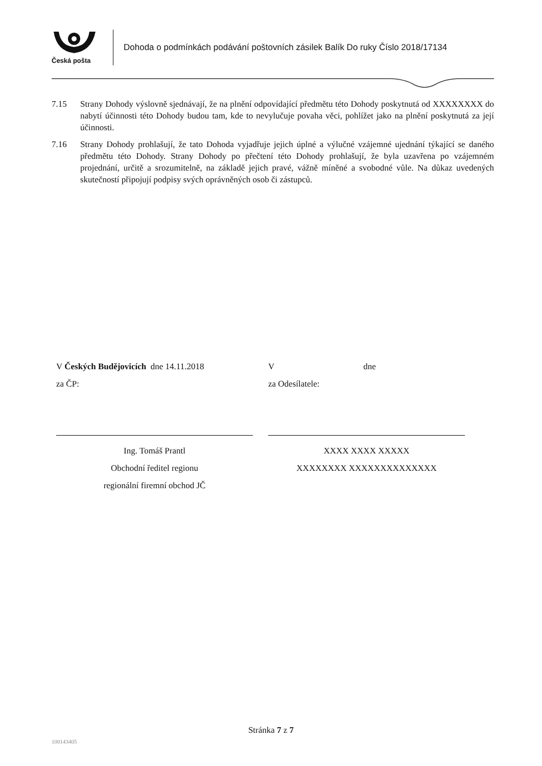Česká pošta
Dohoda o podmínkách podávání poštovních zásilek Balík Do ruky Číslo 2018/17134
7.15 Strany Dohody výslovně sjednávají, že na plnění odpovídající předmětu této Dohody poskytnutá od XXXXXXXX do nabytí účinnosti této Dohody budou tam, kde to nevylučuje povaha věci, pohlížet jako na plnění poskytnutá za její účinnosti.
7.16 Strany Dohody prohlašují, že tato Dohoda vyjadřuje jejich úplné a výlučné vzájemné ujednání týkající se daného předmětu této Dohody. Strany Dohody po přečtení této Dohody prohlašují, že byla uzavřena po vzájemném projednání, určitě a srozumitelně, na základě jejich pravé, vážně míněné a svobodné vůle. Na důkaz uvedených skutečností připojují podpisy svých oprávněných osob či zástupců.
V Českých Budějovicích dne 14.11.2018
za ČP:
Ing. Tomáš Prantl
Obchodní ředitel regionu
regionální firemní obchod JČ
V dne
za Odesílatele:
XXXX XXXX XXXXX
XXXXXXXX XXXXXXXXXXXXXX
Stránka 7 z 7
100143405